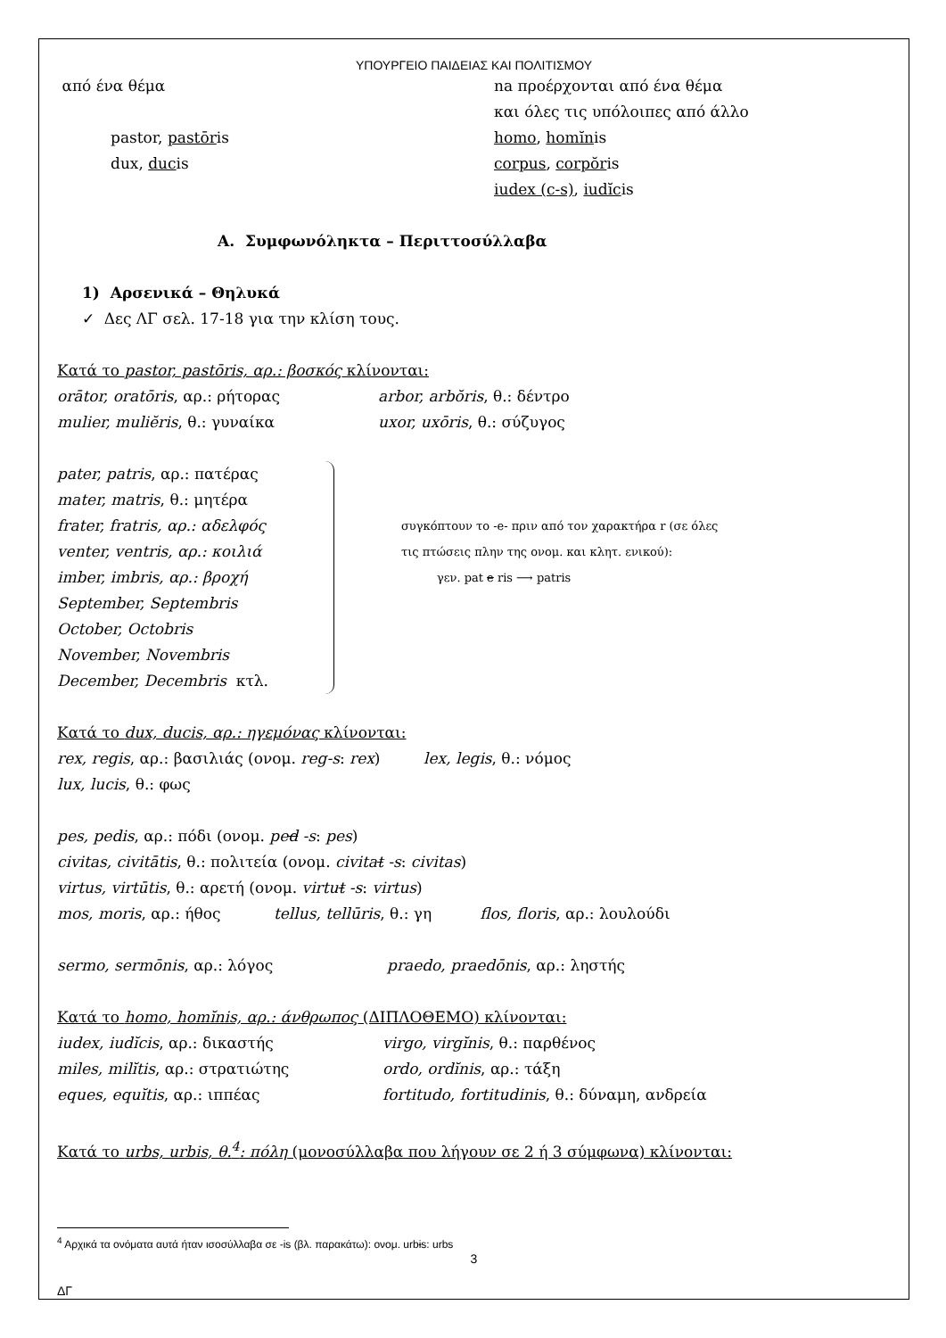ΥΠΟΥΡΓΕΙΟ ΠΑΙΔΕΙΑΣ ΚΑΙ ΠΟΛΙΤΙΣΜΟΥ
από ένα θέμα na προέρχονται από ένα θέμα
και όλες τις υπόλοιπες από άλλο
pastor, pastōris
dux, ducis
homo, homĭnis
corpus, corpŏris
iudex (c-s), iudĭcis
Α. Συμφωνόληκτα – Περιττοσύλλαβα
1) Αρσενικά – Θηλυκά
✓ Δες ΛΓ σελ. 17-18 για την κλίση τους.
Κατά το pastor, pastōris, αρ.: βοσκός κλίνονται:
orātor, oratōris, αρ.: ρήτορας
mulier, muliĕris, θ.: γυναίκα
arbor, arbŏris, θ.: δέντρο
uxor, uxōris, θ.: σύζυγος
pater, patris, αρ.: πατέρας
mater, matris, θ.: μητέρα
frater, fratris, αρ.: αδελφός
venter, ventris, αρ.: κοιλιά
imber, imbris, αρ.: βροχή
September, Septembris
October, Octobris
November, Novembris
December, Decembris κτλ.
συγκόπτουν το -e- πριν από τον χαρακτήρα r (σε όλες
τις πτώσεις πλην της ονομ. και κλητ. ενικού):
γεν. pat e ris ⟶ patris
Κατά το dux, ducis, αρ.: ηγεμόνας κλίνονται:
rex, regis, αρ.: βασιλιάς (ονομ. reg-s: rex) lex, legis, θ.: νόμος
lux, lucis, θ.: φως
pes, pedis, αρ.: πόδι (ονομ. ped -s: pes)
civitas, civitātis, θ.: πολιτεία (ονομ. civitat -s: civitas)
virtus, virtūtis, θ.: αρετή (ονομ. virtut -s: virtus)
mos, moris, αρ.: ήθος tellus, tellūris, θ.: γη flos, floris, αρ.: λουλούδι
sermo, sermōnis, αρ.: λόγος praedo, praedōnis, αρ.: ληστής
Κατά το homo, homĭnis, αρ.: άνθρωπος (ΔΙΠΛΟΘΕΜΟ) κλίνονται:
iudex, iudĭcis, αρ.: δικαστής
miles, milĭtis, αρ.: στρατιώτης
eques, equĭtis, αρ.: ιππέας
virgo, virgĭnis, θ.: παρθένος
ordo, ordĭnis, αρ.: τάξη
fortitudo, fortitudinis, θ.: δύναμη, ανδρεία
Κατά το urbs, urbis, θ.<sup>4</sup>: πόλη (μονοσύλλαβα που λήγουν σε 2 ή 3 σύμφωνα) κλίνονται:
<sup>4</sup> Αρχικά τα ονόματα αυτά ήταν ισοσύλλαβα σε -is (βλ. παρακάτω): ονομ. urbis: urbs
3
ΔΓ